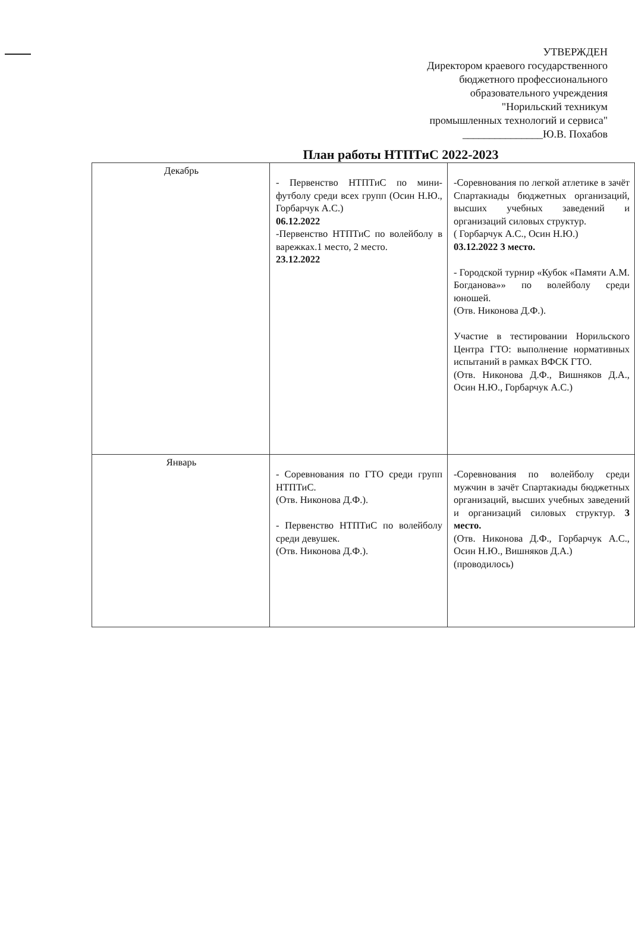УТВЕРЖДЕН
Директором краевого государственного
бюджетного профессионального
образовательного учреждения
"Норильский техникум
промышленных технологий и сервиса"
_______________Ю.В. Похабов
План работы НТПТиС 2022-2023
| Декабрь | - Первенство НТПТиС по мини-футболу среди всех групп (Осин Н.Ю., Горбарчук А.С.) 06.12.2022 -Первенство НТПТиС по волейболу в варежках.1 место, 2 место. 23.12.2022 | -Соревнования по легкой атлетике в зачёт Спартакиады бюджетных организаций, высших учебных заведений и организаций силовых структур. ( Горбарчук А.С., Осин Н.Ю.) 03.12.2022 3 место. - Городской турнир «Кубок «Памяти А.М. Богданова»» по волейболу среди юношей. (Отв. Никонова Д.Ф.). Участие в тестировании Норильского Центра ГТО: выполнение нормативных испытаний в рамках ВФСК ГТО. (Отв. Никонова Д.Ф., Вишняков Д.А., Осин Н.Ю., Горбарчук А.С.) |
| Январь | - Соревнования по ГТО среди групп НТПТиС. (Отв. Никонова Д.Ф.). - Первенство НТПТиС по волейболу среди девушек. (Отв. Никонова Д.Ф.). | -Соревнования по волейболу среди мужчин в зачёт Спартакиады бюджетных организаций, высших учебных заведений и организаций силовых структур. 3 место. (Отв. Никонова Д.Ф., Горбарчук А.С., Осин Н.Ю., Вишняков Д.А.) (проводилось) |